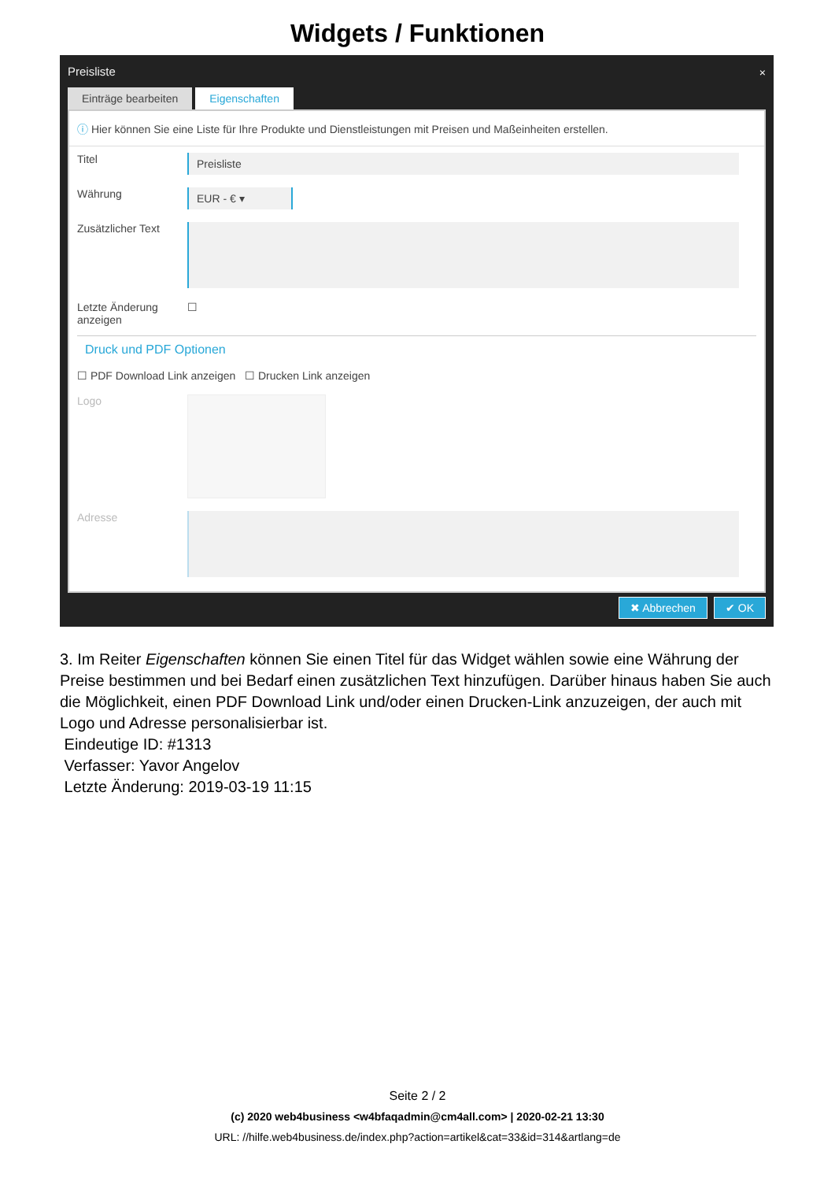Widgets / Funktionen
Preisliste
×
Einträge bearbeiten Eigenschaften
ⓘ Hier können Sie eine Liste für Ihre Produkte und Dienstleistungen mit Preisen und Maßeinheiten erstellen.
Titel
Preisliste
Währung
EUR - € ▾
Zusätzlicher Text
Letzte Änderung anzeigen
☐
Druck und PDF Optionen
☐ PDF Download Link anzeigen ☐ Drucken Link anzeigen
Logo
Adresse
✖ Abbrechen ✔ OK
3. Im Reiter Eigenschaften können Sie einen Titel für das Widget wählen sowie eine Währung der Preise bestimmen und bei Bedarf einen zusätzlichen Text hinzufügen. Darüber hinaus haben Sie auch die Möglichkeit, einen PDF Download Link und/oder einen Drucken-Link anzuzeigen, der auch mit Logo und Adresse personalisierbar ist.
Eindeutige ID: #1313
Verfasser: Yavor Angelov
Letzte Änderung: 2019-03-19 11:15
Seite 2 / 2
(c) 2020 web4business <w4bfaqadmin@cm4all.com> | 2020-02-21 13:30
URL: //hilfe.web4business.de/index.php?action=artikel&cat=33&id=314&artlang=de